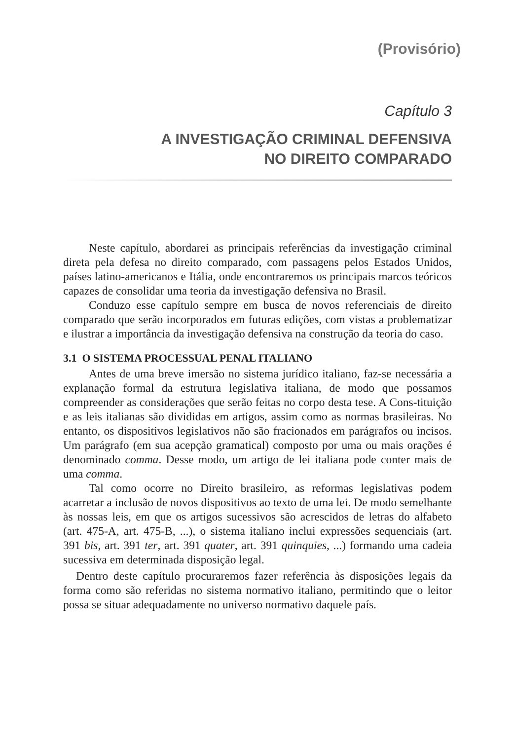(Provisório)
Capítulo 3
A INVESTIGAÇÃO CRIMINAL DEFENSIVA
NO DIREITO COMPARADO
Neste capítulo, abordarei as principais referências da investigação criminal direta pela defesa no direito comparado, com passagens pelos Estados Unidos, países latino-americanos e Itália, onde encontraremos os principais marcos teóricos capazes de consolidar uma teoria da investigação defensiva no Brasil.
Conduzo esse capítulo sempre em busca de novos referenciais de direito comparado que serão incorporados em futuras edições, com vistas a problematizar e ilustrar a importância da investigação defensiva na construção da teoria do caso.
3.1 O SISTEMA PROCESSUAL PENAL ITALIANO
Antes de uma breve imersão no sistema jurídico italiano, faz-se necessária a explanação formal da estrutura legislativa italiana, de modo que possamos compreender as considerações que serão feitas no corpo desta tese. A Cons-tituição e as leis italianas são divididas em artigos, assim como as normas brasileiras. No entanto, os dispositivos legislativos não são fracionados em parágrafos ou incisos. Um parágrafo (em sua acepção gramatical) composto por uma ou mais orações é denominado comma. Desse modo, um artigo de lei italiana pode conter mais de uma comma.
Tal como ocorre no Direito brasileiro, as reformas legislativas podem acarretar a inclusão de novos dispositivos ao texto de uma lei. De modo semelhante às nossas leis, em que os artigos sucessivos são acrescidos de letras do alfabeto (art. 475-A, art. 475-B, ...), o sistema italiano inclui expressões sequenciais (art. 391 bis, art. 391 ter, art. 391 quater, art. 391 quinquies, ...) formando uma cadeia sucessiva em determinada disposição legal.
Dentro deste capítulo procuraremos fazer referência às disposições legais da forma como são referidas no sistema normativo italiano, permitindo que o leitor possa se situar adequadamente no universo normativo daquele país.